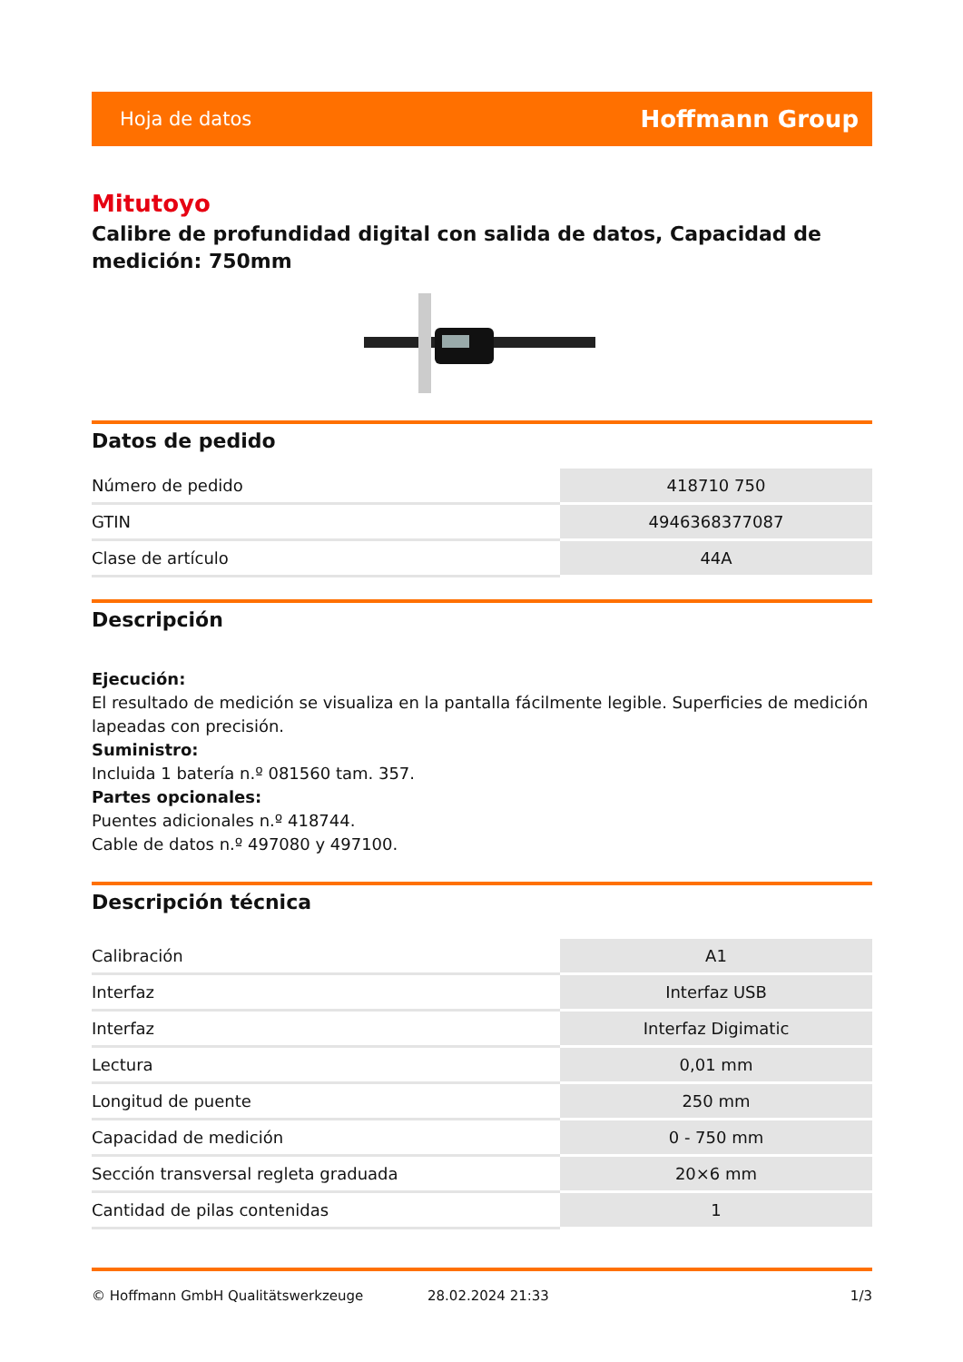Hoja de datos Hoffmann Group
Mitutoyo
Calibre de profundidad digital con salida de datos, Capacidad de medición: 750mm
Datos de pedido
| Número de pedido | 418710 750 |
| GTIN | 4946368377087 |
| Clase de artículo | 44A |
Descripción
Ejecución:
El resultado de medición se visualiza en la pantalla fácilmente legible. Superficies de medición lapeadas con precisión.
Suministro:
Incluida 1 batería n.º 081560 tam. 357.
Partes opcionales:
Puentes adicionales n.º 418744.
Cable de datos n.º 497080 y 497100.
Descripción técnica
| Calibración | A1 |
| Interfaz | Interfaz USB |
| Interfaz | Interfaz Digimatic |
| Lectura | 0,01 mm |
| Longitud de puente | 250 mm |
| Capacidad de medición | 0 - 750 mm |
| Sección transversal regleta graduada | 20×6 mm |
| Cantidad de pilas contenidas | 1 |
© Hoffmann GmbH Qualitätswerkzeuge 28.02.2024 21:33 1/3